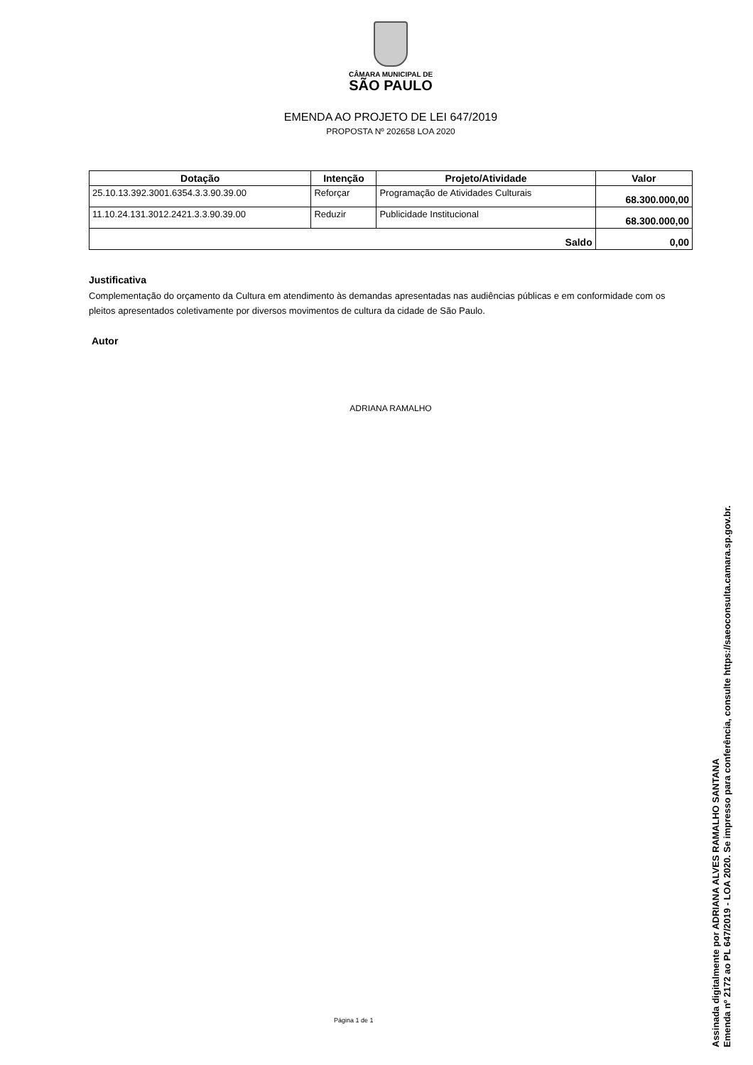CÂMARA MUNICIPAL DE
SÃO PAULO
EMENDA AO PROJETO DE LEI 647/2019
PROPOSTA Nº 202658 LOA 2020
| Dotação | Intenção | Projeto/Atividade | Valor |
| --- | --- | --- | --- |
| 25.10.13.392.3001.6354.3.3.90.39.00 | Reforçar | Programação de Atividades Culturais | 68.300.000,00 |
| 11.10.24.131.3012.2421.3.3.90.39.00 | Reduzir | Publicidade Institucional | 68.300.000,00 |
| Saldo | | | 0,00 |
Justificativa
Complementação do orçamento da Cultura em atendimento às demandas apresentadas nas audiências públicas e em conformidade com os pleitos apresentados coletivamente por diversos movimentos de cultura da cidade de São Paulo.
Autor
ADRIANA RAMALHO
Página 1 de 1
Assinada digitalmente por ADRIANA ALVES RAMALHO SANTANA
Emenda nº 2172 ao PL 647/2019 - LOA 2020. Se impresso para conferência, consulte https://saeoconsulta.camara.sp.gov.br.